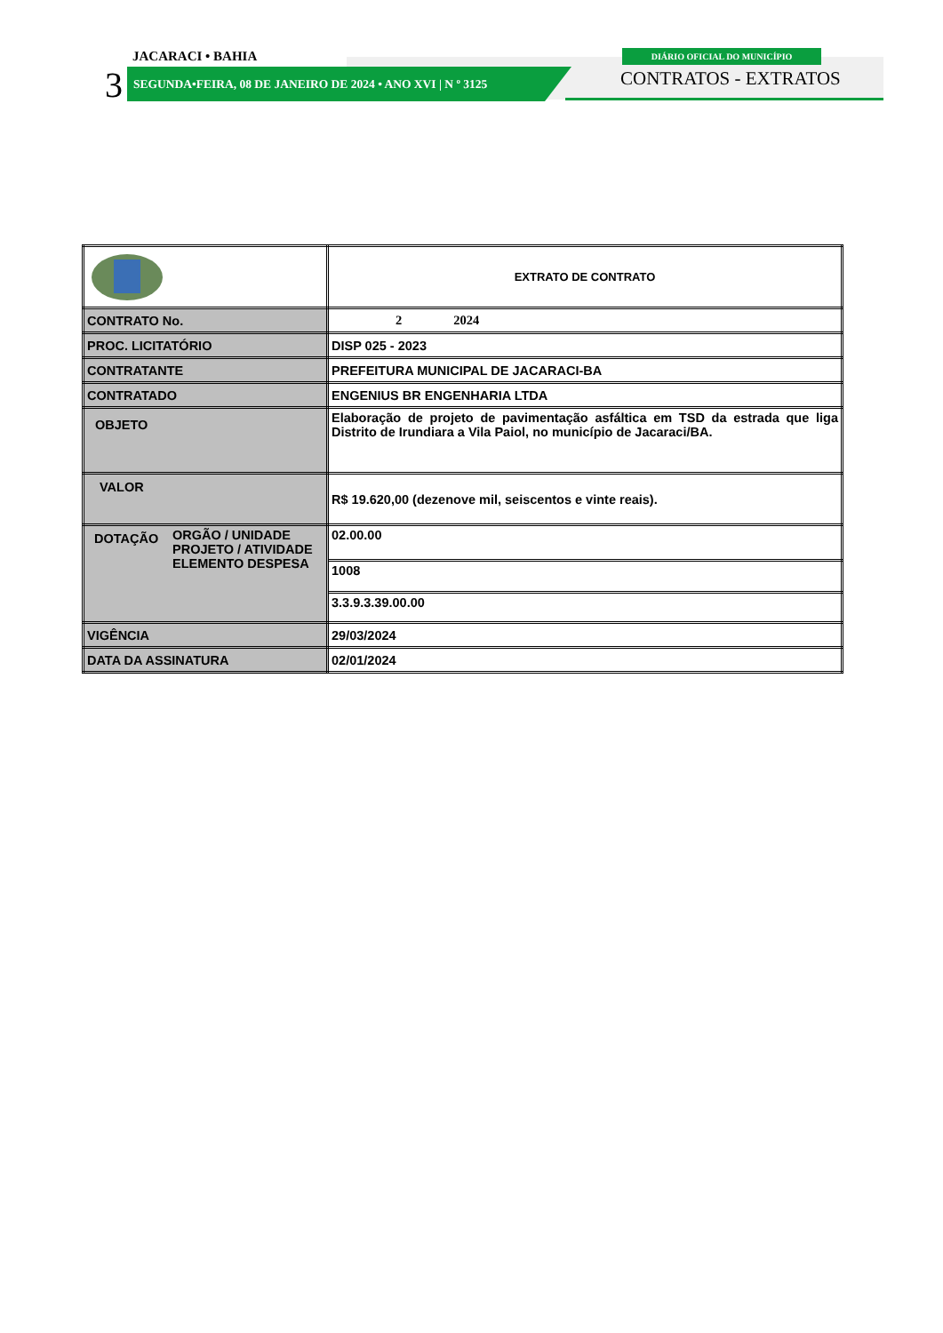JACARACI • BAHIA
3
SEGUNDA•FEIRA, 08 DE JANEIRO DE 2024 • ANO XVI | N º 3125
DIÁRIO OFICIAL DO MUNICÍPIO
CONTRATOS - EXTRATOS
| | EXTRATO DE CONTRATO |
| CONTRATO No. | 2 2024 |
| PROC. LICITATÓRIO | DISP 025 - 2023 |
| CONTRATANTE | PREFEITURA MUNICIPAL DE JACARACI-BA |
| CONTRATADO | ENGENIUS BR ENGENHARIA LTDA |
| OBJETO | Elaboração de projeto de pavimentação asfáltica em TSD da estrada que liga Distrito de Irundiara a Vila Paiol, no município de Jacaraci/BA. |
| VALOR | R$ 19.620,00 (dezenove mil, seiscentos e vinte reais). |
| DOTAÇÃO ORGÃO / UNIDADE PROJETO / ATIVIDADE ELEMENTO DESPESA | 02.00.00 |
| | 1008 |
| | 3.3.9.3.39.00.00 |
| VIGÊNCIA | 29/03/2024 |
| DATA DA ASSINATURA | 02/01/2024 |